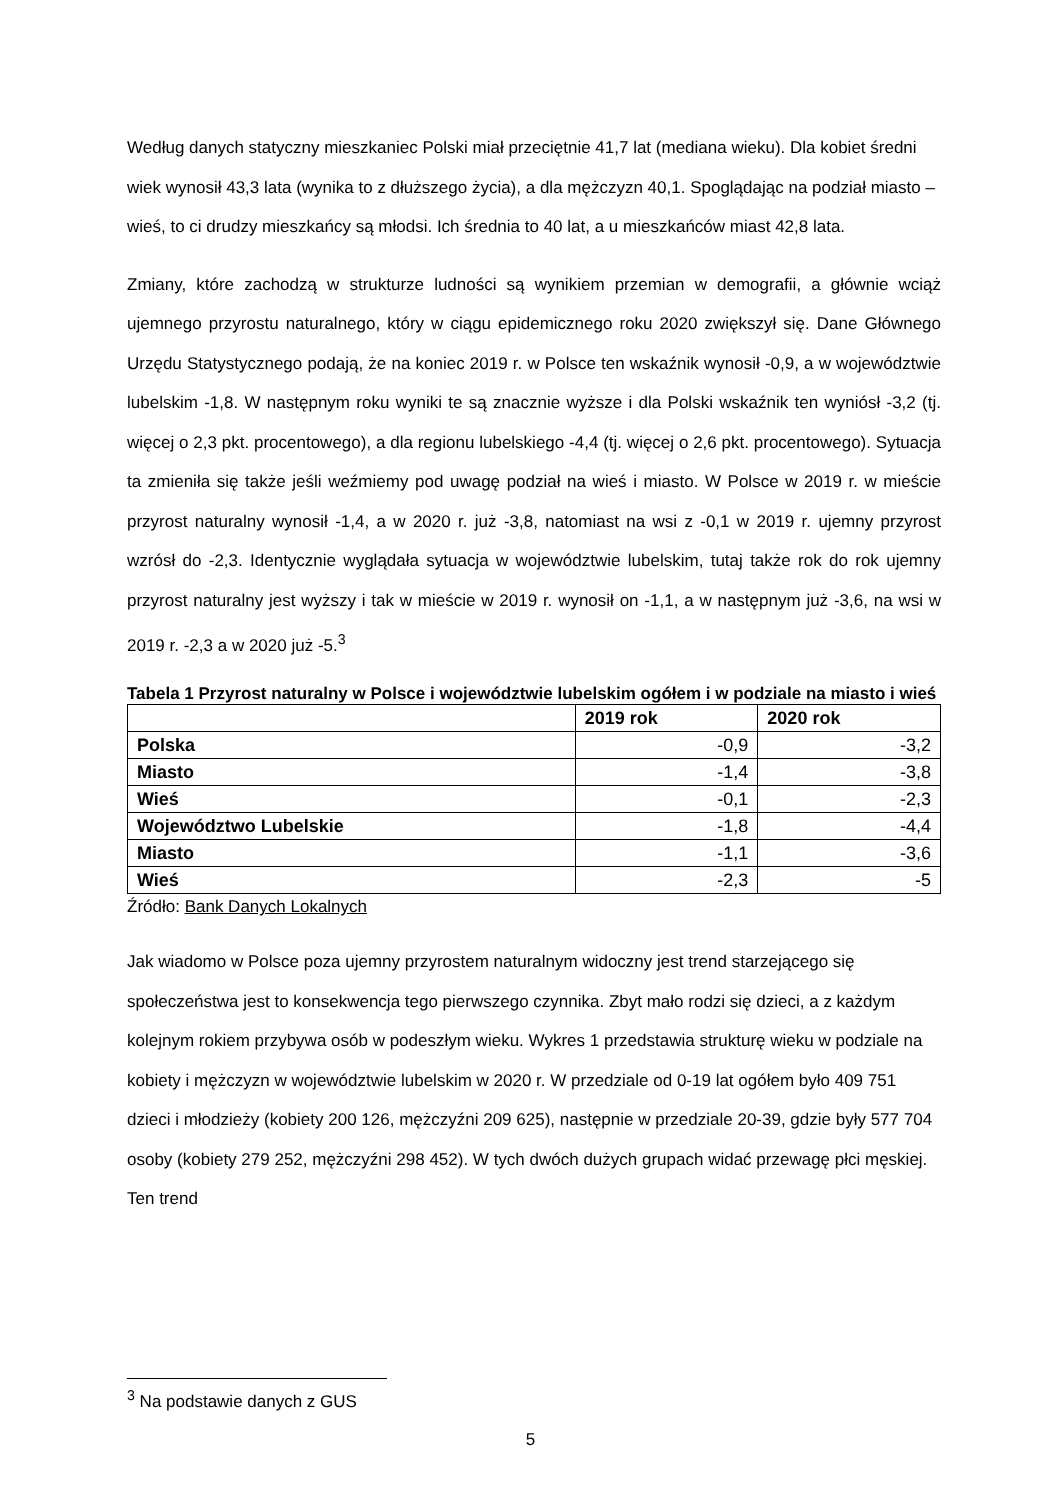Według danych statyczny mieszkaniec Polski miał przeciętnie 41,7 lat (mediana wieku). Dla kobiet średni wiek wynosił 43,3 lata (wynika to z dłuższego życia), a dla mężczyzn 40,1. Spoglądając na podział miasto – wieś, to ci drudzy mieszkańcy są młodsi. Ich średnia to 40 lat, a u mieszkańców miast 42,8 lata.
Zmiany, które zachodzą w strukturze ludności są wynikiem przemian w demografii, a głównie wciąż ujemnego przyrostu naturalnego, który w ciągu epidemicznego roku 2020 zwiększył się. Dane Głównego Urzędu Statystycznego podają, że na koniec 2019 r. w Polsce ten wskaźnik wynosił -0,9, a w województwie lubelskim -1,8. W następnym roku wyniki te są znacznie wyższe i dla Polski wskaźnik ten wyniósł -3,2 (tj. więcej o 2,3 pkt. procentowego), a dla regionu lubelskiego -4,4 (tj. więcej o 2,6 pkt. procentowego). Sytuacja ta zmieniła się także jeśli weźmiemy pod uwagę podział na wieś i miasto. W Polsce w 2019 r. w mieście przyrost naturalny wynosił -1,4, a w 2020 r. już -3,8, natomiast na wsi z -0,1 w 2019 r. ujemny przyrost wzrósł do -2,3. Identycznie wyglądała sytuacja w województwie lubelskim, tutaj także rok do rok ujemny przyrost naturalny jest wyższy i tak w mieście w 2019 r. wynosił on -1,1, a w następnym już -3,6, na wsi w 2019 r. -2,3 a w 2020 już -5.<sup>3</sup>
Tabela 1 Przyrost naturalny w Polsce i województwie lubelskim ogółem i w podziale na miasto i wieś
| | 2019 rok | 2020 rok |
| --- | --- | --- |
| Polska | -0,9 | -3,2 |
| Miasto | -1,4 | -3,8 |
| Wieś | -0,1 | -2,3 |
| Województwo Lubelskie | -1,8 | -4,4 |
| Miasto | -1,1 | -3,6 |
| Wieś | -2,3 | -5 |
Źródło: Bank Danych Lokalnych
Jak wiadomo w Polsce poza ujemny przyrostem naturalnym widoczny jest trend starzejącego się społeczeństwa jest to konsekwencja tego pierwszego czynnika. Zbyt mało rodzi się dzieci, a z każdym kolejnym rokiem przybywa osób w podeszłym wieku. Wykres 1 przedstawia strukturę wieku w podziale na kobiety i mężczyzn w województwie lubelskim w 2020 r. W przedziale od 0-19 lat ogółem było 409 751 dzieci i młodzieży (kobiety 200 126, mężczyźni 209 625), następnie w przedziale 20-39, gdzie były 577 704 osoby (kobiety 279 252, mężczyźni 298 452). W tych dwóch dużych grupach widać przewagę płci męskiej. Ten trend
<sup>3</sup> Na podstawie danych z GUS
5